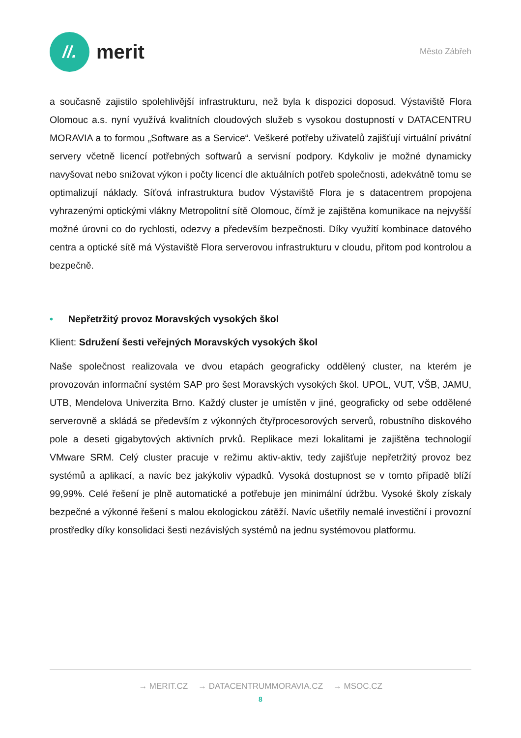//.
merit
Město Zábřeh
a současně zajistilo spolehlivější infrastrukturu, než byla k dispozici doposud. Výstaviště Flora Olomouc a.s. nyní využívá kvalitních cloudových služeb s vysokou dostupností v DATACENTRU MORAVIA a to formou „Software as a Service“. Veškeré potřeby uživatelů zajišťují virtuální privátní servery včetně licencí potřebných softwarů a servisní podpory. Kdykoliv je možné dynamicky navyšovat nebo snižovat výkon i počty licencí dle aktuálních potřeb společnosti, adekvátně tomu se optimalizují náklady. Síťová infrastruktura budov Výstaviště Flora je s datacentrem propojena vyhrazenými optickými vlákny Metropolitní sítě Olomouc, čímž je zajištěna komunikace na nejvyšší možné úrovni co do rychlosti, odezvy a především bezpečnosti. Díky využití kombinace datového centra a optické sítě má Výstaviště Flora serverovou infrastrukturu v cloudu, přitom pod kontrolou a bezpečně.
• Nepřetržitý provoz Moravských vysokých škol
Klient: Sdružení šesti veřejných Moravských vysokých škol
Naše společnost realizovala ve dvou etapách geograficky oddělený cluster, na kterém je provozován informační systém SAP pro šest Moravských vysokých škol. UPOL, VUT, VŠB, JAMU, UTB, Mendelova Univerzita Brno. Každý cluster je umístěn v jiné, geograficky od sebe oddělené serverovně a skládá se především z výkonných čtyřprocesorových serverů, robustního diskového pole a deseti gigabytových aktivních prvků. Replikace mezi lokalitami je zajištěna technologií VMware SRM. Celý cluster pracuje v režimu aktiv-aktiv, tedy zajišťuje nepřetržitý provoz bez systémů a aplikací, a navíc bez jakýkoliv výpadků. Vysoká dostupnost se v tomto případě blíží 99,99%. Celé řešení je plně automatické a potřebuje jen minimální údržbu. Vysoké školy získaly bezpečné a výkonné řešení s malou ekologickou zátěží. Navíc ušetřily nemalé investiční i provozní prostředky díky konsolidaci šesti nezávislých systémů na jednu systémovou platformu.
→ MERIT.CZ → DATACENTRUMMORAVIA.CZ → MSOC.CZ
8